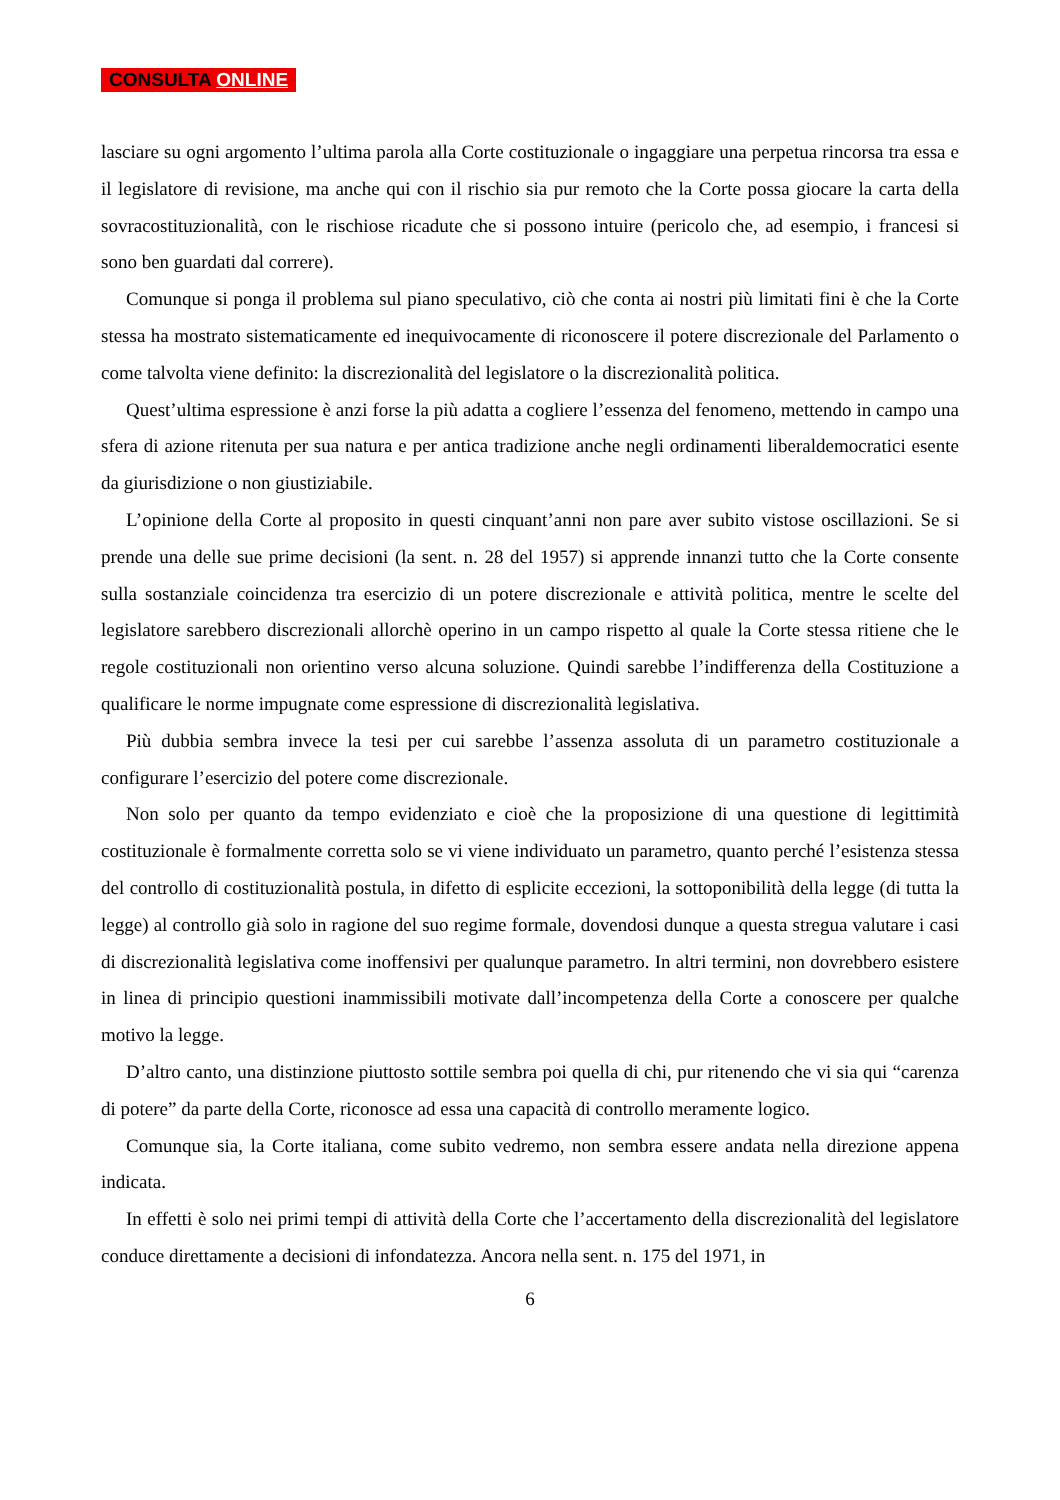CONSULTA ONLINE
lasciare su ogni argomento l’ultima parola alla Corte costituzionale o ingaggiare una perpetua rincorsa tra essa e il legislatore di revisione, ma anche qui con il rischio sia pur remoto che la Corte possa giocare la carta della sovracostituzionalità, con le rischiose ricadute che si possono intuire (pericolo che, ad esempio, i francesi si sono ben guardati dal correre).
Comunque si ponga il problema sul piano speculativo, ciò che conta ai nostri più limitati fini è che la Corte stessa ha mostrato sistematicamente ed inequivocamente di riconoscere il potere discrezionale del Parlamento o come talvolta viene definito: la discrezionalità del legislatore o la discrezionalità politica.
Quest’ultima espressione è anzi forse la più adatta a cogliere l’essenza del fenomeno, mettendo in campo una sfera di azione ritenuta per sua natura e per antica tradizione anche negli ordinamenti liberaldemocratici esente da giurisdizione o non giustiziabile.
L’opinione della Corte al proposito in questi cinquant’anni non pare aver subito vistose oscillazioni. Se si prende una delle sue prime decisioni (la sent. n. 28 del 1957) si apprende innanzi tutto che la Corte consente sulla sostanziale coincidenza tra esercizio di un potere discrezionale e attività politica, mentre le scelte del legislatore sarebbero discrezionali allorchè operino in un campo rispetto al quale la Corte stessa ritiene che le regole costituzionali non orientino verso alcuna soluzione. Quindi sarebbe l’indifferenza della Costituzione a qualificare le norme impugnate come espressione di discrezionalità legislativa.
Più dubbia sembra invece la tesi per cui sarebbe l’assenza assoluta di un parametro costituzionale a configurare l’esercizio del potere come discrezionale.
Non solo per quanto da tempo evidenziato e cioè che la proposizione di una questione di legittimità costituzionale è formalmente corretta solo se vi viene individuato un parametro, quanto perché l’esistenza stessa del controllo di costituzionalità postula, in difetto di esplicite eccezioni, la sottoponibilità della legge (di tutta la legge) al controllo già solo in ragione del suo regime formale, dovendosi dunque a questa stregua valutare i casi di discrezionalità legislativa come inoffensivi per qualunque parametro. In altri termini, non dovrebbero esistere in linea di principio questioni inammissibili motivate dall’incompetenza della Corte a conoscere per qualche motivo la legge.
D’altro canto, una distinzione piuttosto sottile sembra poi quella di chi, pur ritenendo che vi sia qui “carenza di potere” da parte della Corte, riconosce ad essa una capacità di controllo meramente logico.
Comunque sia, la Corte italiana, come subito vedremo, non sembra essere andata nella direzione appena indicata.
In effetti è solo nei primi tempi di attività della Corte che l’accertamento della discrezionalità del legislatore conduce direttamente a decisioni di infondatezza. Ancora nella sent. n. 175 del 1971, in
6